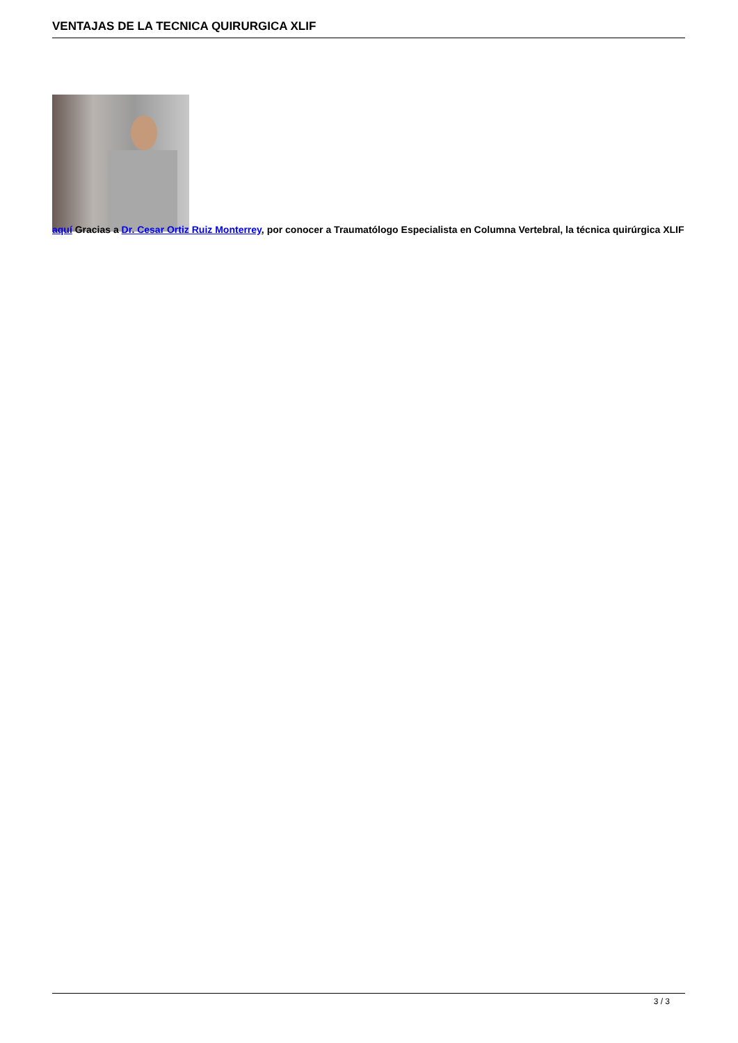VENTAJAS DE LA TECNICA QUIRURGICA XLIF
aquí Gracias a Dr. Cesar Ortiz Ruiz Monterrey, por conocer a Traumatólogo Especialista en Columna Vertebral, la técnica quirúrgica XLIF
3 / 3